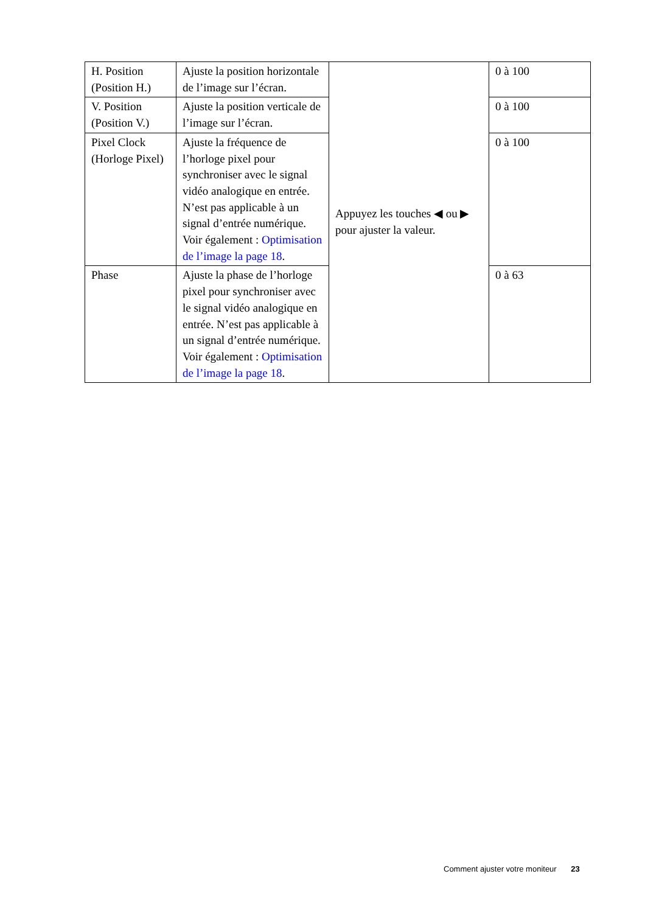| H. Position (Position H.) | Ajuste la position horizontale de l’image sur l’écran. | Appuyez les touches ◀ ou ▶ pour ajuster la valeur. | 0 à 100 |
| V. Position (Position V.) | Ajuste la position verticale de l’image sur l’écran. | | 0 à 100 |
| Pixel Clock (Horloge Pixel) | Ajuste la fréquence de l’horloge pixel pour synchroniser avec le signal vidéo analogique en entrée. N’est pas applicable à un signal d’entrée numérique. Voir également : Optimisation de l’image la page 18 . | | 0 à 100 |
| Phase | Ajuste la phase de l’horloge pixel pour synchroniser avec le signal vidéo analogique en entrée. N’est pas applicable à un signal d’entrée numérique. Voir également : Optimisation de l’image la page 18 . | | 0 à 63 |
Comment ajuster votre moniteur 23